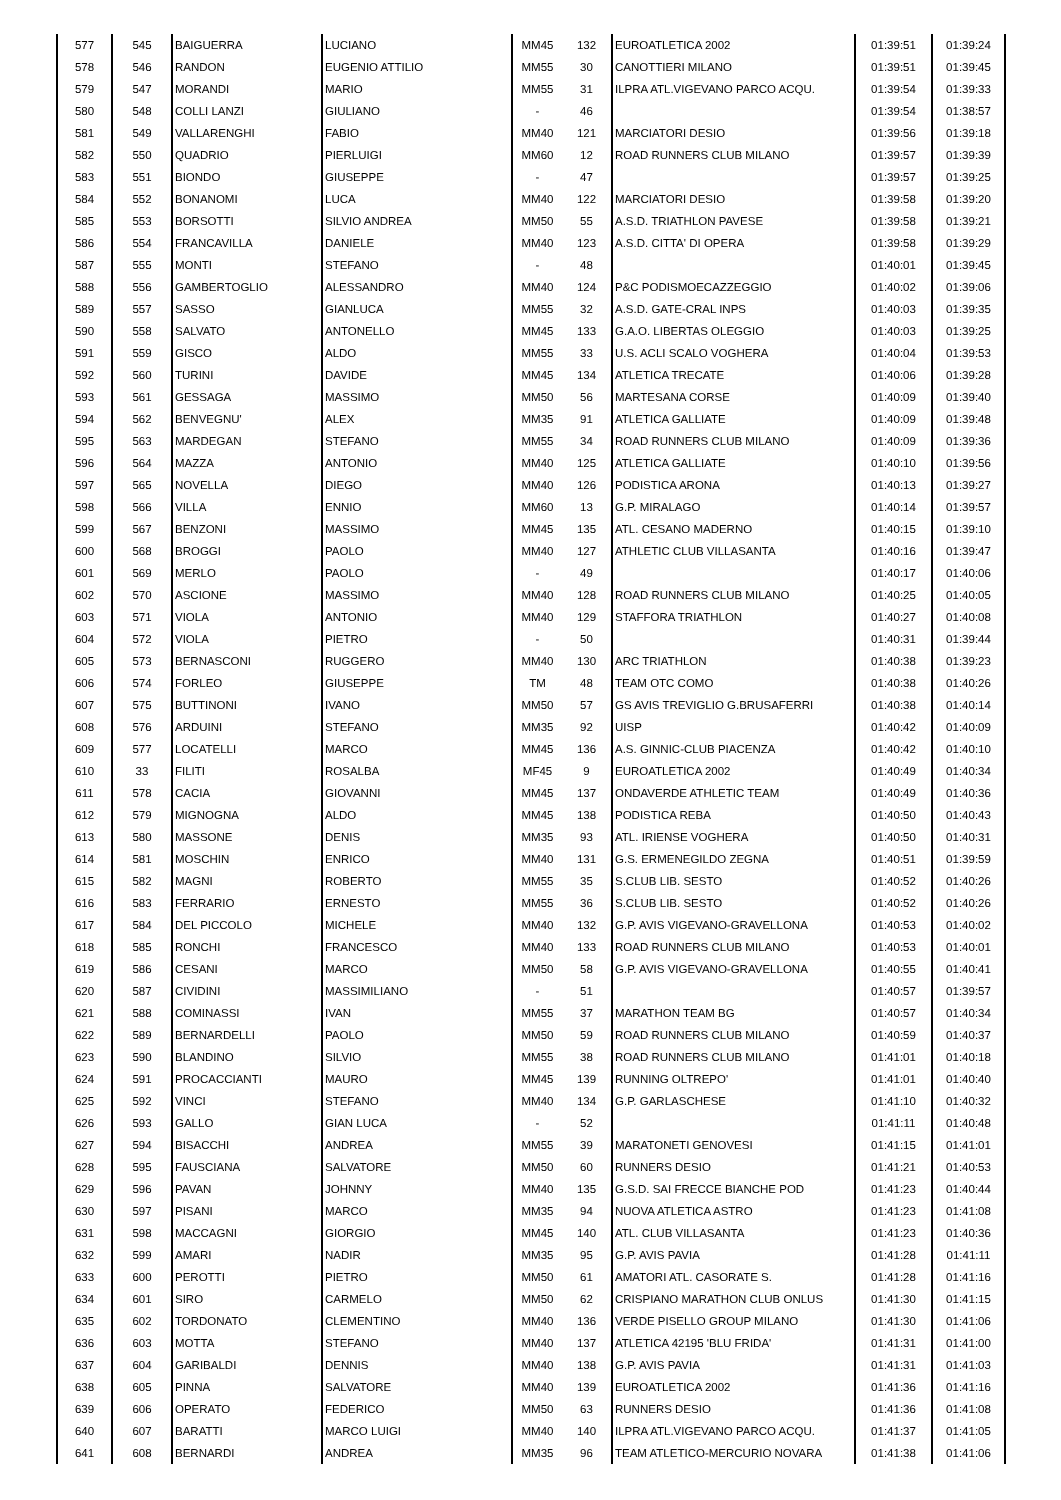| 577 | 545 | BAIGUERRA | LUCIANO | MM45 | 132 | EUROATLETICA 2002 | 01:39:51 | 01:39:24 |
| 578 | 546 | RANDON | EUGENIO ATTILIO | MM55 | 30 | CANOTTIERI MILANO | 01:39:51 | 01:39:45 |
| 579 | 547 | MORANDI | MARIO | MM55 | 31 | ILPRA ATL.VIGEVANO PARCO ACQU. | 01:39:54 | 01:39:33 |
| 580 | 548 | COLLI LANZI | GIULIANO | - | 46 | | 01:39:54 | 01:38:57 |
| 581 | 549 | VALLARENGHI | FABIO | MM40 | 121 | MARCIATORI DESIO | 01:39:56 | 01:39:18 |
| 582 | 550 | QUADRIO | PIERLUIGI | MM60 | 12 | ROAD RUNNERS CLUB MILANO | 01:39:57 | 01:39:39 |
| 583 | 551 | BIONDO | GIUSEPPE | - | 47 | | 01:39:57 | 01:39:25 |
| 584 | 552 | BONANOMI | LUCA | MM40 | 122 | MARCIATORI DESIO | 01:39:58 | 01:39:20 |
| 585 | 553 | BORSOTTI | SILVIO ANDREA | MM50 | 55 | A.S.D. TRIATHLON PAVESE | 01:39:58 | 01:39:21 |
| 586 | 554 | FRANCAVILLA | DANIELE | MM40 | 123 | A.S.D. CITTA' DI OPERA | 01:39:58 | 01:39:29 |
| 587 | 555 | MONTI | STEFANO | - | 48 | | 01:40:01 | 01:39:45 |
| 588 | 556 | GAMBERTOGLIO | ALESSANDRO | MM40 | 124 | P&C PODISMOECAZZEGGIO | 01:40:02 | 01:39:06 |
| 589 | 557 | SASSO | GIANLUCA | MM55 | 32 | A.S.D. GATE-CRAL INPS | 01:40:03 | 01:39:35 |
| 590 | 558 | SALVATO | ANTONELLO | MM45 | 133 | G.A.O. LIBERTAS OLEGGIO | 01:40:03 | 01:39:25 |
| 591 | 559 | GISCO | ALDO | MM55 | 33 | U.S. ACLI SCALO VOGHERA | 01:40:04 | 01:39:53 |
| 592 | 560 | TURINI | DAVIDE | MM45 | 134 | ATLETICA TRECATE | 01:40:06 | 01:39:28 |
| 593 | 561 | GESSAGA | MASSIMO | MM50 | 56 | MARTESANA CORSE | 01:40:09 | 01:39:40 |
| 594 | 562 | BENVEGNU' | ALEX | MM35 | 91 | ATLETICA GALLIATE | 01:40:09 | 01:39:48 |
| 595 | 563 | MARDEGAN | STEFANO | MM55 | 34 | ROAD RUNNERS CLUB MILANO | 01:40:09 | 01:39:36 |
| 596 | 564 | MAZZA | ANTONIO | MM40 | 125 | ATLETICA GALLIATE | 01:40:10 | 01:39:56 |
| 597 | 565 | NOVELLA | DIEGO | MM40 | 126 | PODISTICA ARONA | 01:40:13 | 01:39:27 |
| 598 | 566 | VILLA | ENNIO | MM60 | 13 | G.P. MIRALAGO | 01:40:14 | 01:39:57 |
| 599 | 567 | BENZONI | MASSIMO | MM45 | 135 | ATL. CESANO MADERNO | 01:40:15 | 01:39:10 |
| 600 | 568 | BROGGI | PAOLO | MM40 | 127 | ATHLETIC CLUB VILLASANTA | 01:40:16 | 01:39:47 |
| 601 | 569 | MERLO | PAOLO | - | 49 | | 01:40:17 | 01:40:06 |
| 602 | 570 | ASCIONE | MASSIMO | MM40 | 128 | ROAD RUNNERS CLUB MILANO | 01:40:25 | 01:40:05 |
| 603 | 571 | VIOLA | ANTONIO | MM40 | 129 | STAFFORA TRIATHLON | 01:40:27 | 01:40:08 |
| 604 | 572 | VIOLA | PIETRO | - | 50 | | 01:40:31 | 01:39:44 |
| 605 | 573 | BERNASCONI | RUGGERO | MM40 | 130 | ARC TRIATHLON | 01:40:38 | 01:39:23 |
| 606 | 574 | FORLEO | GIUSEPPE | TM | 48 | TEAM OTC COMO | 01:40:38 | 01:40:26 |
| 607 | 575 | BUTTINONI | IVANO | MM50 | 57 | GS AVIS TREVIGLIO G.BRUSAFERRI | 01:40:38 | 01:40:14 |
| 608 | 576 | ARDUINI | STEFANO | MM35 | 92 | UISP | 01:40:42 | 01:40:09 |
| 609 | 577 | LOCATELLI | MARCO | MM45 | 136 | A.S. GINNIC-CLUB PIACENZA | 01:40:42 | 01:40:10 |
| 610 | 33 | FILITI | ROSALBA | MF45 | 9 | EUROATLETICA 2002 | 01:40:49 | 01:40:34 |
| 611 | 578 | CACIA | GIOVANNI | MM45 | 137 | ONDAVERDE ATHLETIC TEAM | 01:40:49 | 01:40:36 |
| 612 | 579 | MIGNOGNA | ALDO | MM45 | 138 | PODISTICA REBA | 01:40:50 | 01:40:43 |
| 613 | 580 | MASSONE | DENIS | MM35 | 93 | ATL. IRIENSE VOGHERA | 01:40:50 | 01:40:31 |
| 614 | 581 | MOSCHIN | ENRICO | MM40 | 131 | G.S. ERMENEGILDO ZEGNA | 01:40:51 | 01:39:59 |
| 615 | 582 | MAGNI | ROBERTO | MM55 | 35 | S.CLUB LIB. SESTO | 01:40:52 | 01:40:26 |
| 616 | 583 | FERRARIO | ERNESTO | MM55 | 36 | S.CLUB LIB. SESTO | 01:40:52 | 01:40:26 |
| 617 | 584 | DEL PICCOLO | MICHELE | MM40 | 132 | G.P. AVIS VIGEVANO-GRAVELLONA | 01:40:53 | 01:40:02 |
| 618 | 585 | RONCHI | FRANCESCO | MM40 | 133 | ROAD RUNNERS CLUB MILANO | 01:40:53 | 01:40:01 |
| 619 | 586 | CESANI | MARCO | MM50 | 58 | G.P. AVIS VIGEVANO-GRAVELLONA | 01:40:55 | 01:40:41 |
| 620 | 587 | CIVIDINI | MASSIMILIANO | - | 51 | | 01:40:57 | 01:39:57 |
| 621 | 588 | COMINASSI | IVAN | MM55 | 37 | MARATHON TEAM BG | 01:40:57 | 01:40:34 |
| 622 | 589 | BERNARDELLI | PAOLO | MM50 | 59 | ROAD RUNNERS CLUB MILANO | 01:40:59 | 01:40:37 |
| 623 | 590 | BLANDINO | SILVIO | MM55 | 38 | ROAD RUNNERS CLUB MILANO | 01:41:01 | 01:40:18 |
| 624 | 591 | PROCACCIANTI | MAURO | MM45 | 139 | RUNNING OLTREPO' | 01:41:01 | 01:40:40 |
| 625 | 592 | VINCI | STEFANO | MM40 | 134 | G.P. GARLASCHESE | 01:41:10 | 01:40:32 |
| 626 | 593 | GALLO | GIAN LUCA | - | 52 | | 01:41:11 | 01:40:48 |
| 627 | 594 | BISACCHI | ANDREA | MM55 | 39 | MARATONETI GENOVESI | 01:41:15 | 01:41:01 |
| 628 | 595 | FAUSCIANA | SALVATORE | MM50 | 60 | RUNNERS DESIO | 01:41:21 | 01:40:53 |
| 629 | 596 | PAVAN | JOHNNY | MM40 | 135 | G.S.D. SAI FRECCE BIANCHE POD | 01:41:23 | 01:40:44 |
| 630 | 597 | PISANI | MARCO | MM35 | 94 | NUOVA ATLETICA ASTRO | 01:41:23 | 01:41:08 |
| 631 | 598 | MACCAGNI | GIORGIO | MM45 | 140 | ATL. CLUB VILLASANTA | 01:41:23 | 01:40:36 |
| 632 | 599 | AMARI | NADIR | MM35 | 95 | G.P. AVIS PAVIA | 01:41:28 | 01:41:11 |
| 633 | 600 | PEROTTI | PIETRO | MM50 | 61 | AMATORI ATL. CASORATE S. | 01:41:28 | 01:41:16 |
| 634 | 601 | SIRO | CARMELO | MM50 | 62 | CRISPIANO MARATHON CLUB ONLUS | 01:41:30 | 01:41:15 |
| 635 | 602 | TORDONATO | CLEMENTINO | MM40 | 136 | VERDE PISELLO GROUP MILANO | 01:41:30 | 01:41:06 |
| 636 | 603 | MOTTA | STEFANO | MM40 | 137 | ATLETICA 42195 'BLU FRIDA' | 01:41:31 | 01:41:00 |
| 637 | 604 | GARIBALDI | DENNIS | MM40 | 138 | G.P. AVIS PAVIA | 01:41:31 | 01:41:03 |
| 638 | 605 | PINNA | SALVATORE | MM40 | 139 | EUROATLETICA 2002 | 01:41:36 | 01:41:16 |
| 639 | 606 | OPERATO | FEDERICO | MM50 | 63 | RUNNERS DESIO | 01:41:36 | 01:41:08 |
| 640 | 607 | BARATTI | MARCO LUIGI | MM40 | 140 | ILPRA ATL.VIGEVANO PARCO ACQU. | 01:41:37 | 01:41:05 |
| 641 | 608 | BERNARDI | ANDREA | MM35 | 96 | TEAM ATLETICO-MERCURIO NOVARA | 01:41:38 | 01:41:06 |